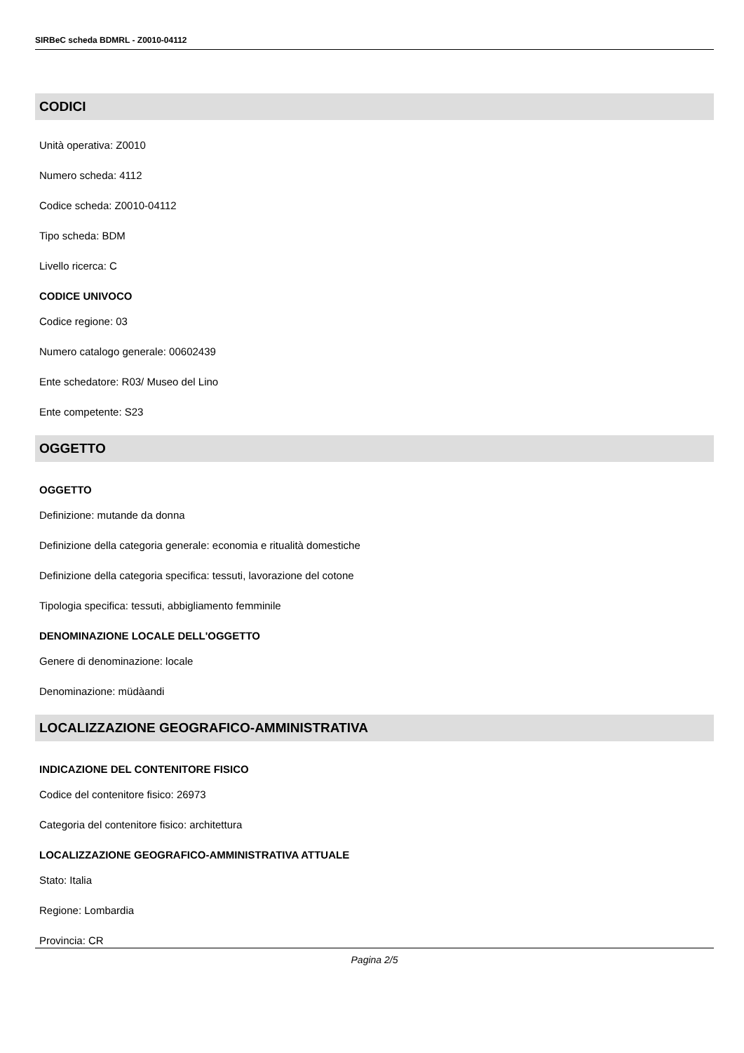SIRBeC scheda BDMRL - Z0010-04112
CODICI
Unità operativa: Z0010
Numero scheda: 4112
Codice scheda: Z0010-04112
Tipo scheda: BDM
Livello ricerca: C
CODICE UNIVOCO
Codice regione: 03
Numero catalogo generale: 00602439
Ente schedatore: R03/ Museo del Lino
Ente competente: S23
OGGETTO
OGGETTO
Definizione: mutande da donna
Definizione della categoria generale: economia e ritualità domestiche
Definizione della categoria specifica: tessuti, lavorazione del cotone
Tipologia specifica: tessuti, abbigliamento femminile
DENOMINAZIONE LOCALE DELL'OGGETTO
Genere di denominazione: locale
Denominazione: müdàandi
LOCALIZZAZIONE GEOGRAFICO-AMMINISTRATIVA
INDICAZIONE DEL CONTENITORE FISICO
Codice del contenitore fisico: 26973
Categoria del contenitore fisico: architettura
LOCALIZZAZIONE GEOGRAFICO-AMMINISTRATIVA ATTUALE
Stato: Italia
Regione: Lombardia
Provincia: CR
Pagina 2/5